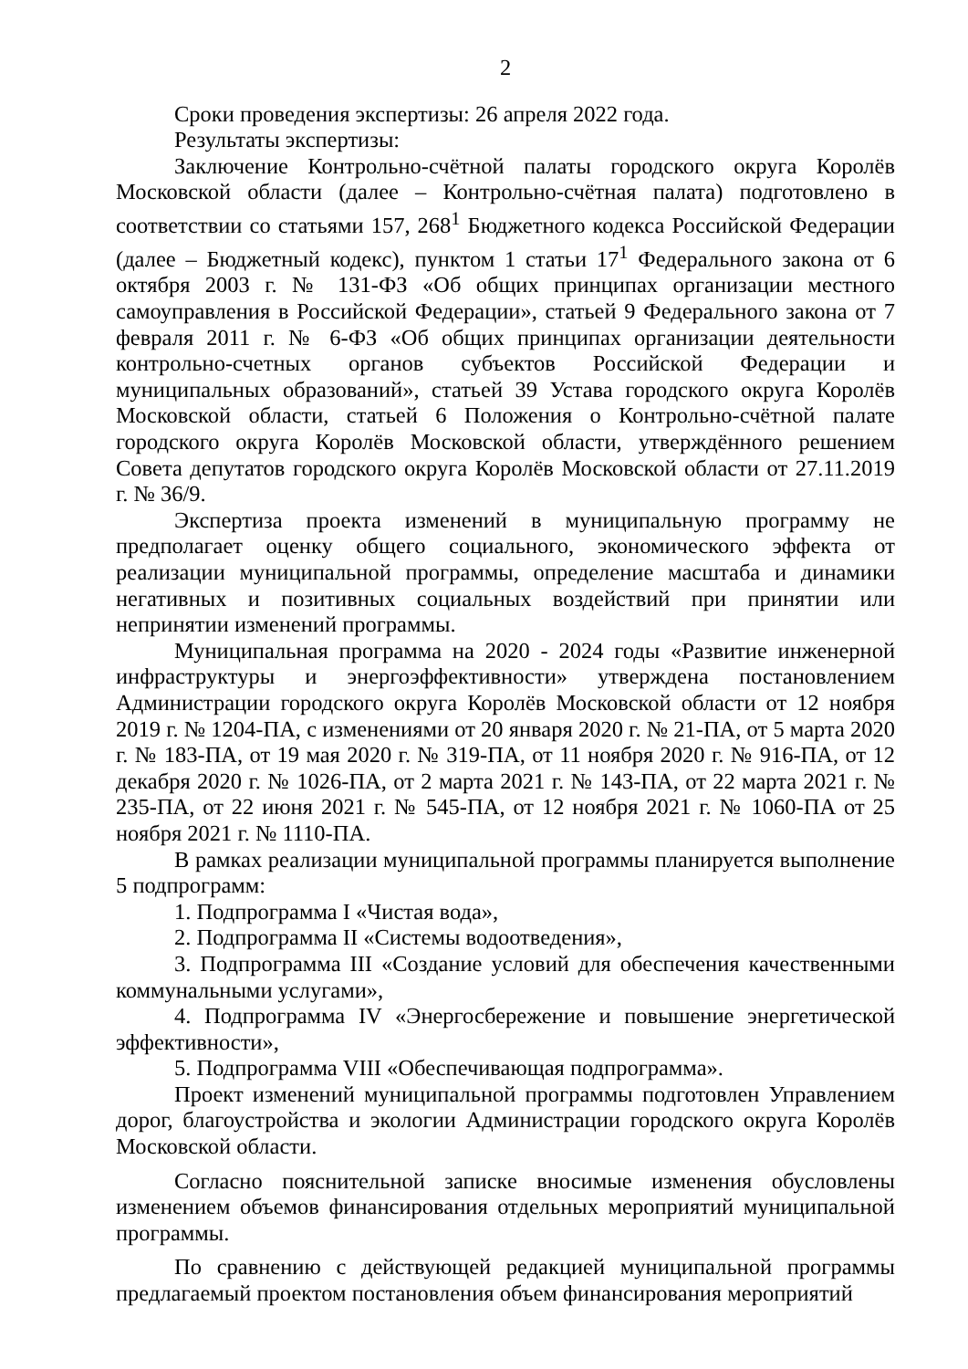2
Сроки проведения экспертизы: 26 апреля 2022 года.
Результаты экспертизы:
Заключение Контрольно-счётной палаты городского округа Королёв Московской области (далее – Контрольно-счётная палата) подготовлено в соответствии со статьями 157, 268<sup>1</sup> Бюджетного кодекса Российской Федерации (далее – Бюджетный кодекс), пунктом 1 статьи 17<sup>1</sup> Федерального закона от 6 октября 2003 г. № 131-ФЗ «Об общих принципах организации местного самоуправления в Российской Федерации», статьей 9 Федерального закона от 7 февраля 2011 г. № 6-ФЗ «Об общих принципах организации деятельности контрольно-счетных органов субъектов Российской Федерации и муниципальных образований», статьей 39 Устава городского округа Королёв Московской области, статьей 6 Положения о Контрольно-счётной палате городского округа Королёв Московской области, утверждённого решением Совета депутатов городского округа Королёв Московской области от 27.11.2019 г. № 36/9.
Экспертиза проекта изменений в муниципальную программу не предполагает оценку общего социального, экономического эффекта от реализации муниципальной программы, определение масштаба и динамики негативных и позитивных социальных воздействий при принятии или непринятии изменений программы.
Муниципальная программа на 2020 - 2024 годы «Развитие инженерной инфраструктуры и энергоэффективности» утверждена постановлением Администрации городского округа Королёв Московской области от 12 ноября 2019 г. № 1204-ПА, с изменениями от 20 января 2020 г. № 21-ПА, от 5 марта 2020 г. № 183-ПА, от 19 мая 2020 г. № 319-ПА, от 11 ноября 2020 г. № 916-ПА, от 12 декабря 2020 г. № 1026-ПА, от 2 марта 2021 г. № 143-ПА, от 22 марта 2021 г. № 235-ПА, от 22 июня 2021 г. № 545-ПА, от 12 ноября 2021 г. № 1060-ПА от 25 ноября 2021 г. № 1110-ПА.
В рамках реализации муниципальной программы планируется выполнение 5 подпрограмм:
1. Подпрограмма I «Чистая вода»,
2. Подпрограмма II «Системы водоотведения»,
3. Подпрограмма III «Создание условий для обеспечения качественными коммунальными услугами»,
4. Подпрограмма IV «Энергосбережение и повышение энергетической эффективности»,
5. Подпрограмма VIII «Обеспечивающая подпрограмма».
Проект изменений муниципальной программы подготовлен Управлением дорог, благоустройства и экологии Администрации городского округа Королёв Московской области.
Согласно пояснительной записке вносимые изменения обусловлены изменением объемов финансирования отдельных мероприятий муниципальной программы.
По сравнению с действующей редакцией муниципальной программы предлагаемый проектом постановления объем финансирования мероприятий